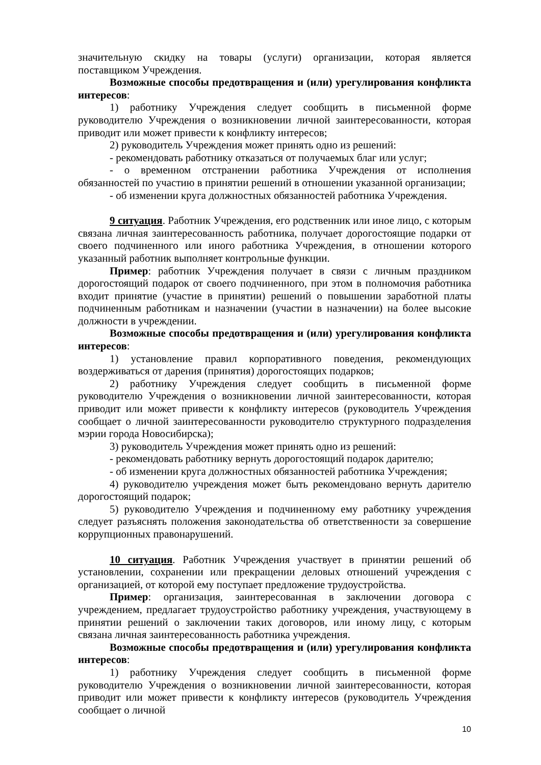значительную скидку на товары (услуги) организации, которая является поставщиком Учреждения.
Возможные способы предотвращения и (или) урегулирования конфликта интересов:
1) работнику Учреждения следует сообщить в письменной форме руководителю Учреждения о возникновении личной заинтересованности, которая приводит или может привести к конфликту интересов;
2) руководитель Учреждения может принять одно из решений:
- рекомендовать работнику отказаться от получаемых благ или услуг;
- о временном отстранении работника Учреждения от исполнения обязанностей по участию в принятии решений в отношении указанной организации;
- об изменении круга должностных обязанностей работника Учреждения.
9 ситуация. Работник Учреждения, его родственник или иное лицо, с которым связана личная заинтересованность работника, получает дорогостоящие подарки от своего подчиненного или иного работника Учреждения, в отношении которого указанный работник выполняет контрольные функции.
Пример: работник Учреждения получает в связи с личным праздником дорогостоящий подарок от своего подчиненного, при этом в полномочия работника входит принятие (участие в принятии) решений о повышении заработной платы подчиненным работникам и назначении (участии в назначении) на более высокие должности в учреждении.
Возможные способы предотвращения и (или) урегулирования конфликта интересов:
1) установление правил корпоративного поведения, рекомендующих воздерживаться от дарения (принятия) дорогостоящих подарков;
2) работнику Учреждения следует сообщить в письменной форме руководителю Учреждения о возникновении личной заинтересованности, которая приводит или может привести к конфликту интересов (руководитель Учреждения сообщает о личной заинтересованности руководителю структурного подразделения мэрии города Новосибирска);
3) руководитель Учреждения может принять одно из решений:
- рекомендовать работнику вернуть дорогостоящий подарок дарителю;
- об изменении круга должностных обязанностей работника Учреждения;
4) руководителю учреждения может быть рекомендовано вернуть дарителю дорогостоящий подарок;
5) руководителю Учреждения и подчиненному ему работнику учреждения следует разъяснять положения законодательства об ответственности за совершение коррупционных правонарушений.
10 ситуация. Работник Учреждения участвует в принятии решений об установлении, сохранении или прекращении деловых отношений учреждения с организацией, от которой ему поступает предложение трудоустройства.
Пример: организация, заинтересованная в заключении договора с учреждением, предлагает трудоустройство работнику учреждения, участвующему в принятии решений о заключении таких договоров, или иному лицу, с которым связана личная заинтересованность работника учреждения.
Возможные способы предотвращения и (или) урегулирования конфликта интересов:
1) работнику Учреждения следует сообщить в письменной форме руководителю Учреждения о возникновении личной заинтересованности, которая приводит или может привести к конфликту интересов (руководитель Учреждения сообщает о личной
10